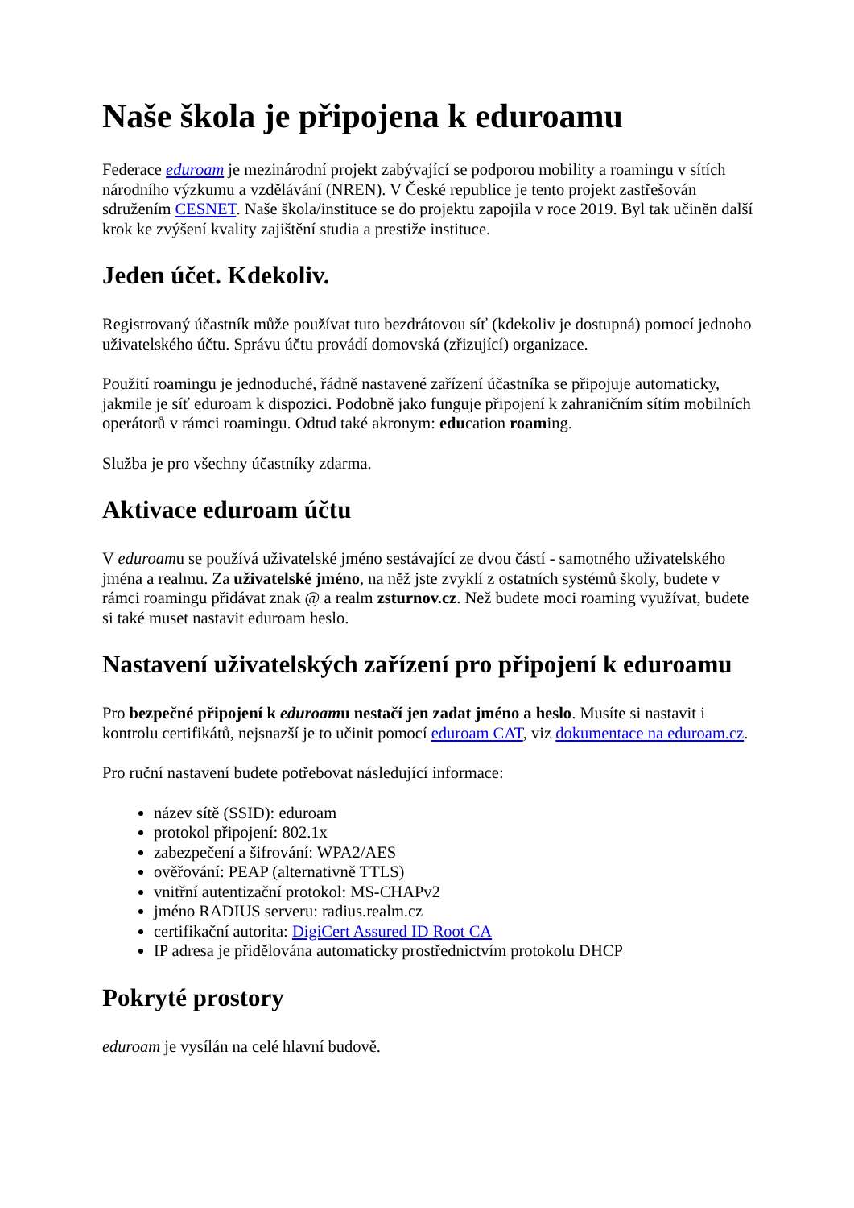Naše škola je připojena k eduroamu
Federace eduroam je mezinárodní projekt zabývající se podporou mobility a roamingu v sítích národního výzkumu a vzdělávání (NREN). V České republice je tento projekt zastřešován sdružením CESNET. Naše škola/instituce se do projektu zapojila v roce 2019. Byl tak učiněn další krok ke zvýšení kvality zajištění studia a prestiže instituce.
Jeden účet. Kdekoliv.
Registrovaný účastník může používat tuto bezdrátovou síť (kdekoliv je dostupná) pomocí jednoho uživatelského účtu. Správu účtu provádí domovská (zřizující) organizace.
Použití roamingu je jednoduché, řádně nastavené zařízení účastníka se připojuje automaticky, jakmile je síť eduroam k dispozici. Podobně jako funguje připojení k zahraničním sítím mobilních operátorů v rámci roamingu. Odtud také akronym: education roaming.
Služba je pro všechny účastníky zdarma.
Aktivace eduroam účtu
V eduroamu se používá uživatelské jméno sestávající ze dvou částí - samotného uživatelského jména a realmu. Za uživatelské jméno, na něž jste zvyklí z ostatních systémů školy, budete v rámci roamingu přidávat znak @ a realm zsturnov.cz. Než budete moci roaming využívat, budete si také muset nastavit eduroam heslo.
Nastavení uživatelských zařízení pro připojení k eduroamu
Pro bezpečné připojení k eduroamu nestačí jen zadat jméno a heslo. Musíte si nastavit i kontrolu certifikátů, nejsnazší je to učinit pomocí eduroam CAT, viz dokumentace na eduroam.cz.
Pro ruční nastavení budete potřebovat následující informace:
název sítě (SSID): eduroam
protokol připojení: 802.1x
zabezpečení a šifrování: WPA2/AES
ověřování: PEAP (alternativně TTLS)
vnitřní autentizační protokol: MS-CHAPv2
jméno RADIUS serveru: radius.realm.cz
certifikační autorita: DigiCert Assured ID Root CA
IP adresa je přidělována automaticky prostřednictvím protokolu DHCP
Pokryté prostory
eduroam je vysílán na celé hlavní budově.